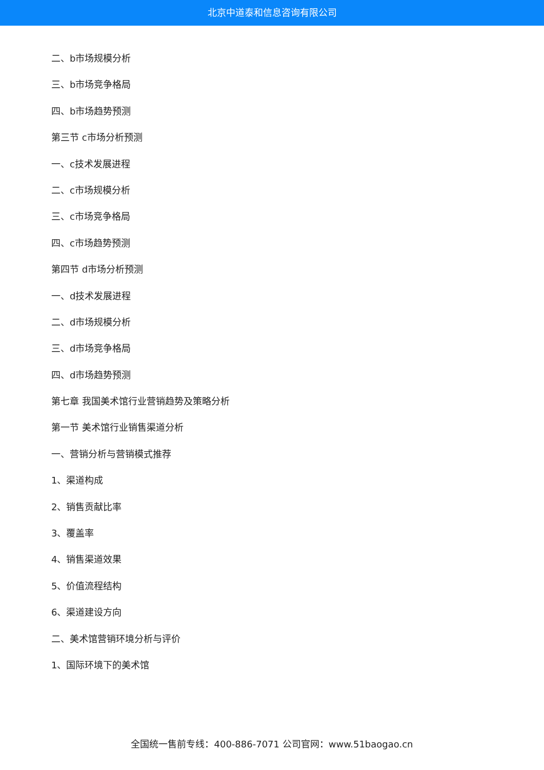北京中道泰和信息咨询有限公司
二、b市场规模分析
三、b市场竞争格局
四、b市场趋势预测
第三节 c市场分析预测
一、c技术发展进程
二、c市场规模分析
三、c市场竞争格局
四、c市场趋势预测
第四节 d市场分析预测
一、d技术发展进程
二、d市场规模分析
三、d市场竞争格局
四、d市场趋势预测
第七章 我国美术馆行业营销趋势及策略分析
第一节 美术馆行业销售渠道分析
一、营销分析与营销模式推荐
1、渠道构成
2、销售贡献比率
3、覆盖率
4、销售渠道效果
5、价值流程结构
6、渠道建设方向
二、美术馆营销环境分析与评价
1、国际环境下的美术馆
全国统一售前专线：400-886-7071 公司官网：www.51baogao.cn